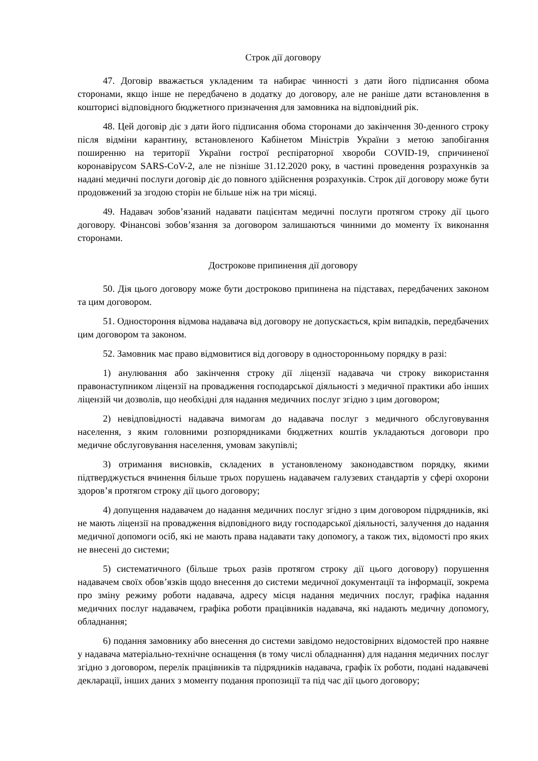Строк дії договору
47. Договір вважається укладеним та набирає чинності з дати його підписання обома сторонами, якщо інше не передбачено в додатку до договору, але не раніше дати встановлення в кошторисі відповідного бюджетного призначення для замовника на відповідний рік.
48. Цей договір діє з дати його підписання обома сторонами до закінчення 30-денного строку після відміни карантину, встановленого Кабінетом Міністрів України з метою запобігання поширенню на території України гострої респіраторної хвороби COVID-19, спричиненої коронавірусом SARS-CoV-2, але не пізніше 31.12.2020 року, в частині проведення розрахунків за надані медичні послуги договір діє до повного здійснення розрахунків. Строк дії договору може бути продовжений за згодою сторін не більше ніж на три місяці.
49. Надавач зобов’язаний надавати пацієнтам медичні послуги протягом строку дії цього договору. Фінансові зобов’язання за договором залишаються чинними до моменту їх виконання сторонами.
Дострокове припинення дії договору
50. Дія цього договору може бути достроково припинена на підставах, передбачених законом та цим договором.
51. Одностороння відмова надавача від договору не допускається, крім випадків, передбачених цим договором та законом.
52. Замовник має право відмовитися від договору в односторонньому порядку в разі:
1) анулювання або закінчення строку дії ліцензії надавача чи строку використання правонаступником ліцензії на провадження господарської діяльності з медичної практики або інших ліцензій чи дозволів, що необхідні для надання медичних послуг згідно з цим договором;
2) невідповідності надавача вимогам до надавача послуг з медичного обслуговування населення, з яким головними розпорядниками бюджетних коштів укладаються договори про медичне обслуговування населення, умовам закупівлі;
3) отримання висновків, складених в установленому законодавством порядку, якими підтверджується вчинення більше трьох порушень надавачем галузевих стандартів у сфері охорони здоров’я протягом строку дії цього договору;
4) допущення надавачем до надання медичних послуг згідно з цим договором підрядників, які не мають ліцензії на провадження відповідного виду господарської діяльності, залучення до надання медичної допомоги осіб, які не мають права надавати таку допомогу, а також тих, відомості про яких не внесені до системи;
5) систематичного (більше трьох разів протягом строку дії цього договору) порушення надавачем своїх обов’язків щодо внесення до системи медичної документації та інформації, зокрема про зміну режиму роботи надавача, адресу місця надання медичних послуг, графіка надання медичних послуг надавачем, графіка роботи працівників надавача, які надають медичну допомогу, обладнання;
6) подання замовнику або внесення до системи завідомо недостовірних відомостей про наявне у надавача матеріально-технічне оснащення (в тому числі обладнання) для надання медичних послуг згідно з договором, перелік працівників та підрядників надавача, графік їх роботи, подані надавачеві декларації, інших даних з моменту подання пропозиції та під час дії цього договору;